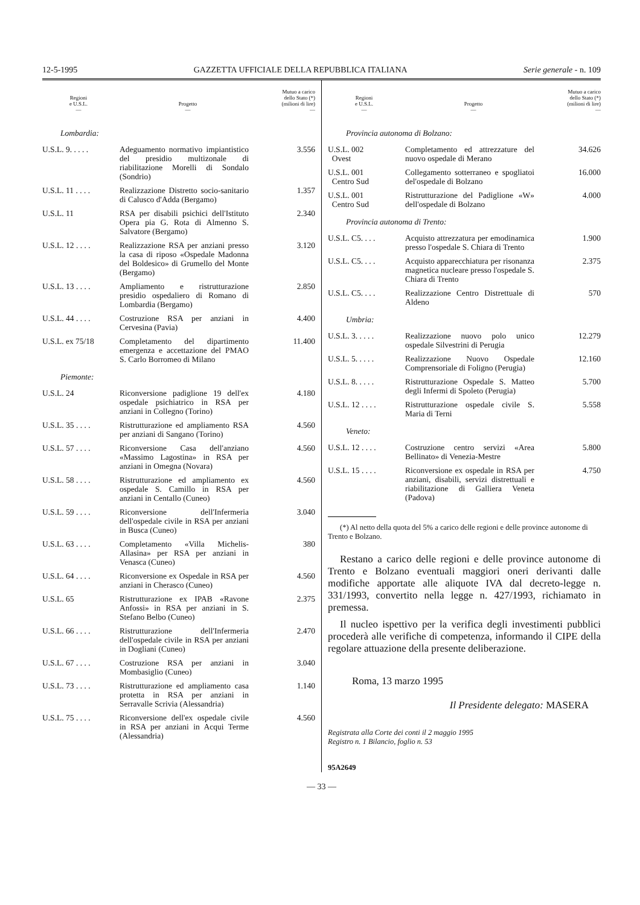12-5-1995 GAZZETTA UFFICIALE DELLA REPUBBLICA ITALIANA Serie generale - n. 109
| Regioni e U.S.L. — | Progetto — | Mutuo a carico dello Stato (*) (milioni di lire) — |
| --- | --- | --- |
| Lombardia: | | |
| U.S.L. 9. . . . . | Adeguamento normativo impiantistico del presidio multizonale di riabilitazione Morelli di Sondalo (Sondrio) | 3.556 |
| U.S.L. 11 . . . . | Realizzazione Distretto socio-sanitario di Calusco d'Adda (Bergamo) | 1.357 |
| U.S.L. 11 | RSA per disabili psichici dell'Istituto Opera pia G. Rota di Almenno S. Salvatore (Bergamo) | 2.340 |
| U.S.L. 12 . . . . | Realizzazione RSA per anziani presso la casa di riposo «Ospedale Madonna del Boldesico» di Grumello del Monte (Bergamo) | 3.120 |
| U.S.L. 13 . . . . | Ampliamento e ristrutturazione presidio ospedaliero di Romano di Lombardia (Bergamo) | 2.850 |
| U.S.L. 44 . . . . | Costruzione RSA per anziani in Cervesina (Pavia) | 4.400 |
| U.S.L. ex 75/18 | Completamento del dipartimento emergenza e accettazione del PMAO S. Carlo Borromeo di Milano | 11.400 |
| Piemonte: | | |
| U.S.L. 24 | Riconversione padiglione 19 dell'ex ospedale psichiatrico in RSA per anziani in Collegno (Torino) | 4.180 |
| U.S.L. 35 . . . . | Ristrutturazione ed ampliamento RSA per anziani di Sangano (Torino) | 4.560 |
| U.S.L. 57 . . . . | Riconversione Casa dell'anziano «Massimo Lagostina» in RSA per anziani in Omegna (Novara) | 4.560 |
| U.S.L. 58 . . . . | Ristrutturazione ed ampliamento ex ospedale S. Camillo in RSA per anziani in Centallo (Cuneo) | 4.560 |
| U.S.L. 59 . . . . | Riconversione dell'Infermeria dell'ospedale civile in RSA per anziani in Busca (Cuneo) | 3.040 |
| U.S.L. 63 . . . . | Completamento «Villa Michelis-Allasina» per RSA per anziani in Venasca (Cuneo) | 380 |
| U.S.L. 64 . . . . | Riconversione ex Ospedale in RSA per anziani in Cherasco (Cuneo) | 4.560 |
| U.S.L. 65 | Ristrutturazione ex IPAB «Ravone Anfossi» in RSA per anziani in S. Stefano Belbo (Cuneo) | 2.375 |
| U.S.L. 66 . . . . | Ristrutturazione dell'Infermeria dell'ospedale civile in RSA per anziani in Dogliani (Cuneo) | 2.470 |
| U.S.L. 67 . . . . | Costruzione RSA per anziani in Mombasiglio (Cuneo) | 3.040 |
| U.S.L. 73 . . . . | Ristrutturazione ed ampliamento casa protetta in RSA per anziani in Serravalle Scrivia (Alessandria) | 1.140 |
| U.S.L. 75 . . . . | Riconversione dell'ex ospedale civile in RSA per anziani in Acqui Terme (Alessandria) | 4.560 |
| Regioni e U.S.L. — | Progetto — | Mutuo a carico dello Stato (*) (milioni di lire) — |
| --- | --- | --- |
| Provincia autonoma di Bolzano: | | |
| U.S.L. 002 Ovest | Completamento ed attrezzature del nuovo ospedale di Merano | 34.626 |
| U.S.L. 001 Centro Sud | Collegamento sotterraneo e spogliatoi del'ospedale di Bolzano | 16.000 |
| U.S.L. 001 Centro Sud | Ristrutturazione del Padiglione «W» dell'ospedale di Bolzano | 4.000 |
| Provincia autonoma di Trento: | | |
| U.S.L. C5. . . . | Acquisto attrezzatura per emodinamica presso l'ospedale S. Chiara di Trento | 1.900 |
| U.S.L. C5. . . . | Acquisto apparecchiatura per risonanza magnetica nucleare presso l'ospedale S. Chiara di Trento | 2.375 |
| U.S.L. C5. . . . | Realizzazione Centro Distrettuale di Aldeno | 570 |
| Umbria: | | |
| U.S.L. 3. . . . . | Realizzazione nuovo polo unico ospedale Silvestrini di Perugia | 12.279 |
| U.S.L. 5. . . . . | Realizzazione Nuovo Ospedale Comprensoriale di Foligno (Perugia) | 12.160 |
| U.S.L. 8. . . . . | Ristrutturazione Ospedale S. Matteo degli Infermi di Spoleto (Perugia) | 5.700 |
| U.S.L. 12 . . . . | Ristrutturazione ospedale civile S. Maria di Terni | 5.558 |
| Veneto: | | |
| U.S.L. 12 . . . . | Costruzione centro servizi «Area Bellinato» di Venezia-Mestre | 5.800 |
| U.S.L. 15 . . . . | Riconversione ex ospedale in RSA per anziani, disabili, servizi distrettuali e riabilitazione di Galliera Veneta (Padova) | 4.750 |
(*) Al netto della quota del 5% a carico delle regioni e delle province autonome di Trento e Bolzano.
Restano a carico delle regioni e delle province autonome di Trento e Bolzano eventuali maggiori oneri derivanti dalle modifiche apportate alle aliquote IVA dal decreto-legge n. 331/1993, convertito nella legge n. 427/1993, richiamato in premessa.
Il nucleo ispettivo per la verifica degli investimenti pubblici procederà alle verifiche di competenza, informando il CIPE della regolare attuazione della presente deliberazione.
Roma, 13 marzo 1995
Il Presidente delegato: MASERA
Registrata alla Corte dei conti il 2 maggio 1995
Registro n. 1 Bilancio, foglio n. 53
95A2649
— 33 —